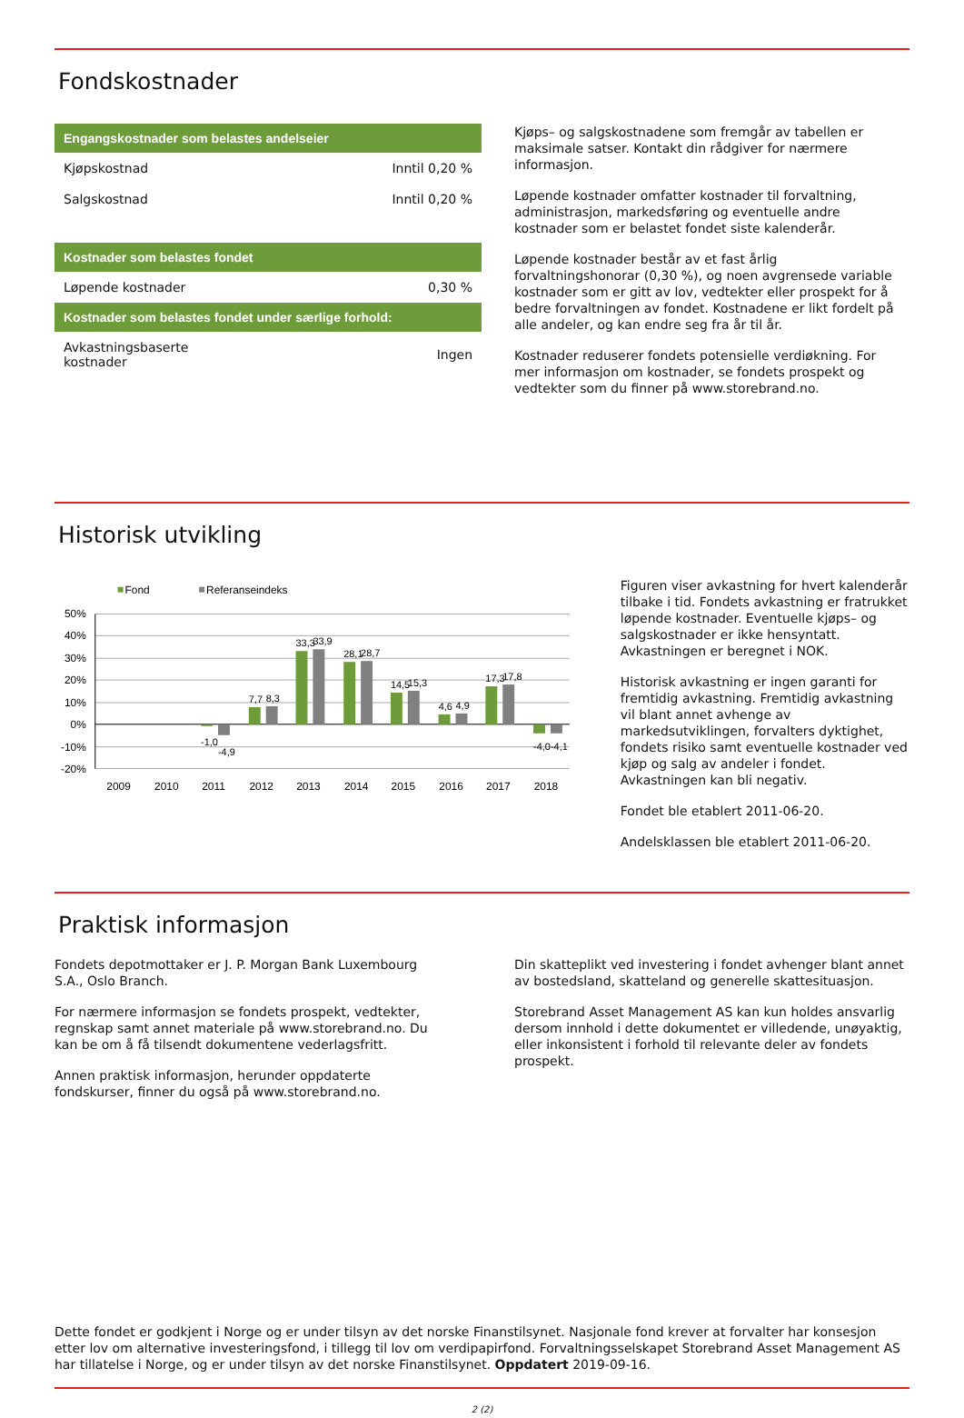Fondskostnader
| Engangskostnader som belastes andelseier | |
| --- | --- |
| Kjøpskostnad | Inntil 0,20 % |
| Salgskostnad | Inntil 0,20 % |
| Kostnader som belastes fondet | |
| Løpende kostnader | 0,30 % |
| Kostnader som belastes fondet under særlige forhold: | |
| Avkastningsbaserte kostnader | Ingen |
Kjøps– og salgskostnadene som fremgår av tabellen er maksimale satser. Kontakt din rådgiver for nærmere informasjon.
Løpende kostnader omfatter kostnader til forvaltning, administrasjon, markedsføring og eventuelle andre kostnader som er belastet fondet siste kalenderår.
Løpende kostnader består av et fast årlig forvaltningshonorar (0,30 %), og noen avgrensede variable kostnader som er gitt av lov, vedtekter eller prospekt for å bedre forvaltningen av fondet. Kostnadene er likt fordelt på alle andeler, og kan endre seg fra år til år.
Kostnader reduserer fondets potensielle verdiøkning. For mer informasjon om kostnader, se fondets prospekt og vedtekter som du finner på www.storebrand.no.
Historisk utvikling
Fond
Referanseindeks
50%
40%
30%
20%
10%
0%
-10%
-20%
-1,0
-4,9
7,7
8,3
33,3
33,9
28,1
28,7
14,5
15,3
4,6
4,9
17,3
17,8
-4,0
-4,1
2009
2010
2011
2012
2013
2014
2015
2016
2017
2018
Figuren viser avkastning for hvert kalenderår tilbake i tid. Fondets avkastning er fratrukket løpende kostnader. Eventuelle kjøps– og salgskostnader er ikke hensyntatt. Avkastningen er beregnet i NOK.
Historisk avkastning er ingen garanti for fremtidig avkastning. Fremtidig avkastning vil blant annet avhenge av markedsutviklingen, forvalters dyktighet, fondets risiko samt eventuelle kostnader ved kjøp og salg av andeler i fondet. Avkastningen kan bli negativ.
Fondet ble etablert 2011-06-20.
Andelsklassen ble etablert 2011-06-20.
Praktisk informasjon
Fondets depotmottaker er J. P. Morgan Bank Luxembourg S.A., Oslo Branch.
For nærmere informasjon se fondets prospekt, vedtekter, regnskap samt annet materiale på www.storebrand.no. Du kan be om å få tilsendt dokumentene vederlagsfritt.
Annen praktisk informasjon, herunder oppdaterte fondskurser, finner du også på www.storebrand.no.
Din skatteplikt ved investering i fondet avhenger blant annet av bostedsland, skatteland og generelle skattesituasjon.
Storebrand Asset Management AS kan kun holdes ansvarlig dersom innhold i dette dokumentet er villedende, unøyaktig, eller inkonsistent i forhold til relevante deler av fondets prospekt.
Dette fondet er godkjent i Norge og er under tilsyn av det norske Finanstilsynet. Nasjonale fond krever at forvalter har konsesjon etter lov om alternative investeringsfond, i tillegg til lov om verdipapirfond. Forvaltningsselskapet Storebrand Asset Management AS har tillatelse i Norge, og er under tilsyn av det norske Finanstilsynet. Oppdatert 2019-09-16.
2 (2)